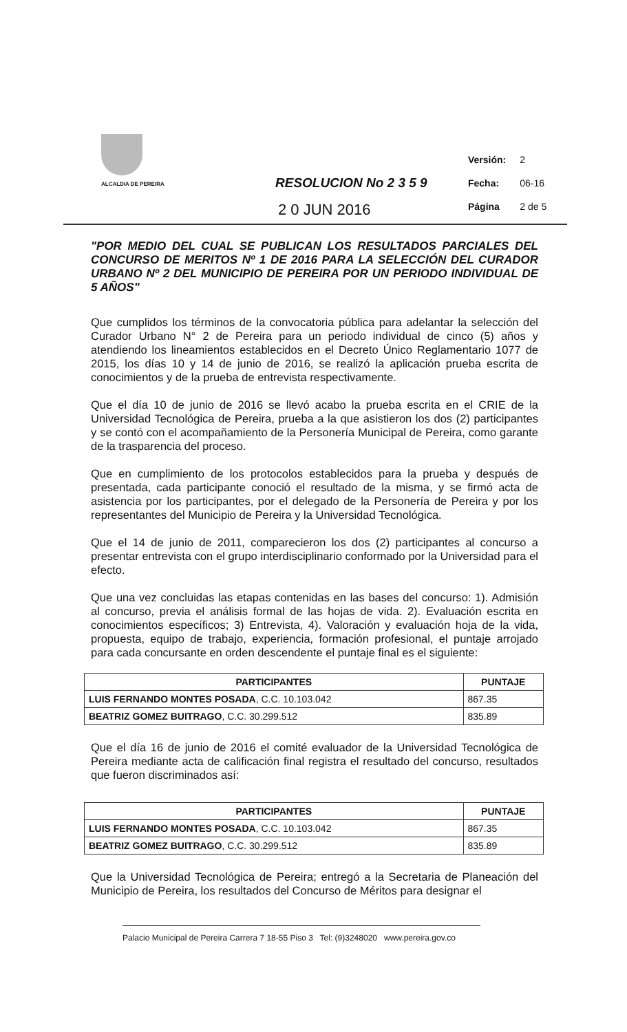ALCALDIA DE PEREIRA RESOLUCION No 2 3 5 9
2 0 JUN 2016
| Versión: | 2 |
| Fecha: | 06-16 |
| Página | 2 de 5 |
"POR MEDIO DEL CUAL SE PUBLICAN LOS RESULTADOS PARCIALES DEL CONCURSO DE MERITOS Nº 1 DE 2016 PARA LA SELECCIÓN DEL CURADOR URBANO Nº 2 DEL MUNICIPIO DE PEREIRA POR UN PERIODO INDIVIDUAL DE 5 AÑOS"
Que cumplidos los términos de la convocatoria pública para adelantar la selección del Curador Urbano N° 2 de Pereira para un periodo individual de cinco (5) años y atendiendo los lineamientos establecidos en el Decreto Único Reglamentario 1077 de 2015, los días 10 y 14 de junio de 2016, se realizó la aplicación prueba escrita de conocimientos y de la prueba de entrevista respectivamente.
Que el día 10 de junio de 2016 se llevó acabo la prueba escrita en el CRIE de la Universidad Tecnológica de Pereira, prueba a la que asistieron los dos (2) participantes y se contó con el acompañamiento de la Personería Municipal de Pereira, como garante de la trasparencia del proceso.
Que en cumplimiento de los protocolos establecidos para la prueba y después de presentada, cada participante conoció el resultado de la misma, y se firmó acta de asistencia por los participantes, por el delegado de la Personería de Pereira y por los representantes del Municipio de Pereira y la Universidad Tecnológica.
Que el 14 de junio de 2011, comparecieron los dos (2) participantes al concurso a presentar entrevista con el grupo interdisciplinario conformado por la Universidad para el efecto.
Que una vez concluidas las etapas contenidas en las bases del concurso: 1). Admisión al concurso, previa el análisis formal de las hojas de vida. 2). Evaluación escrita en conocimientos específicos; 3) Entrevista, 4). Valoración y evaluación hoja de la vida, propuesta, equipo de trabajo, experiencia, formación profesional, el puntaje arrojado para cada concursante en orden descendente el puntaje final es el siguiente:
| PARTICIPANTES | PUNTAJE |
| --- | --- |
| LUIS FERNANDO MONTES POSADA , C.C. 10.103.042 | 867.35 |
| BEATRIZ GOMEZ BUITRAGO , C.C. 30.299.512 | 835.89 |
Que el día 16 de junio de 2016 el comité evaluador de la Universidad Tecnológica de Pereira mediante acta de calificación final registra el resultado del concurso, resultados que fueron discriminados así:
| PARTICIPANTES | PUNTAJE |
| --- | --- |
| LUIS FERNANDO MONTES POSADA , C.C. 10.103.042 | 867.35 |
| BEATRIZ GOMEZ BUITRAGO , C.C. 30.299.512 | 835.89 |
Que la Universidad Tecnológica de Pereira; entregó a la Secretaria de Planeación del Municipio de Pereira, los resultados del Concurso de Méritos para designar el
Palacio Municipal de Pereira Carrera 7 18-55 Piso 3 Tel: (9)3248020 www.pereira.gov.co